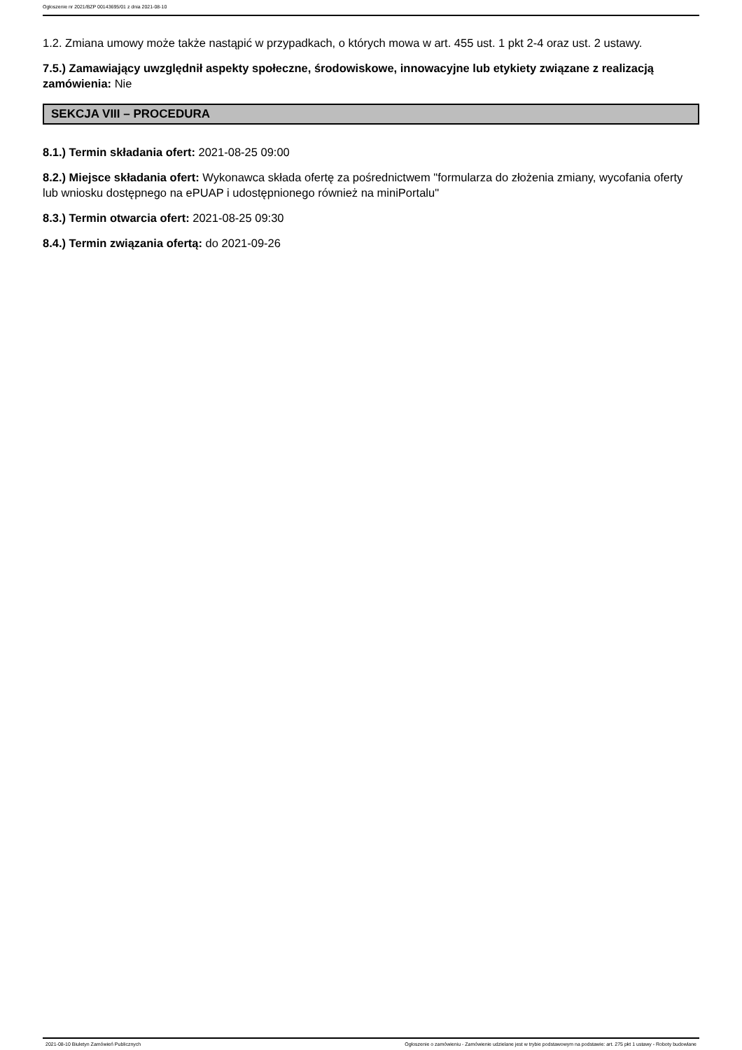Ogłoszenie nr 2021/BZP 00143695/01 z dnia 2021-08-10
1.2. Zmiana umowy może także nastąpić w przypadkach, o których mowa w art. 455 ust. 1 pkt 2-4 oraz ust. 2 ustawy.
7.5.) Zamawiający uwzględnił aspekty społeczne, środowiskowe, innowacyjne lub etykiety związane z realizacją zamówienia: Nie
SEKCJA VIII – PROCEDURA
8.1.) Termin składania ofert: 2021-08-25 09:00
8.2.) Miejsce składania ofert: Wykonawca składa ofertę za pośrednictwem "formularza do złożenia zmiany, wycofania oferty lub wniosku dostępnego na ePUAP i udostępnionego również na miniPortalu"
8.3.) Termin otwarcia ofert: 2021-08-25 09:30
8.4.) Termin związania ofertą: do 2021-09-26
2021-08-10 Biuletyn Zamówień Publicznych Ogłoszenie o zamówieniu - Zamówienie udzielane jest w trybie podstawowym na podstawie: art. 275 pkt 1 ustawy - Roboty budowlane